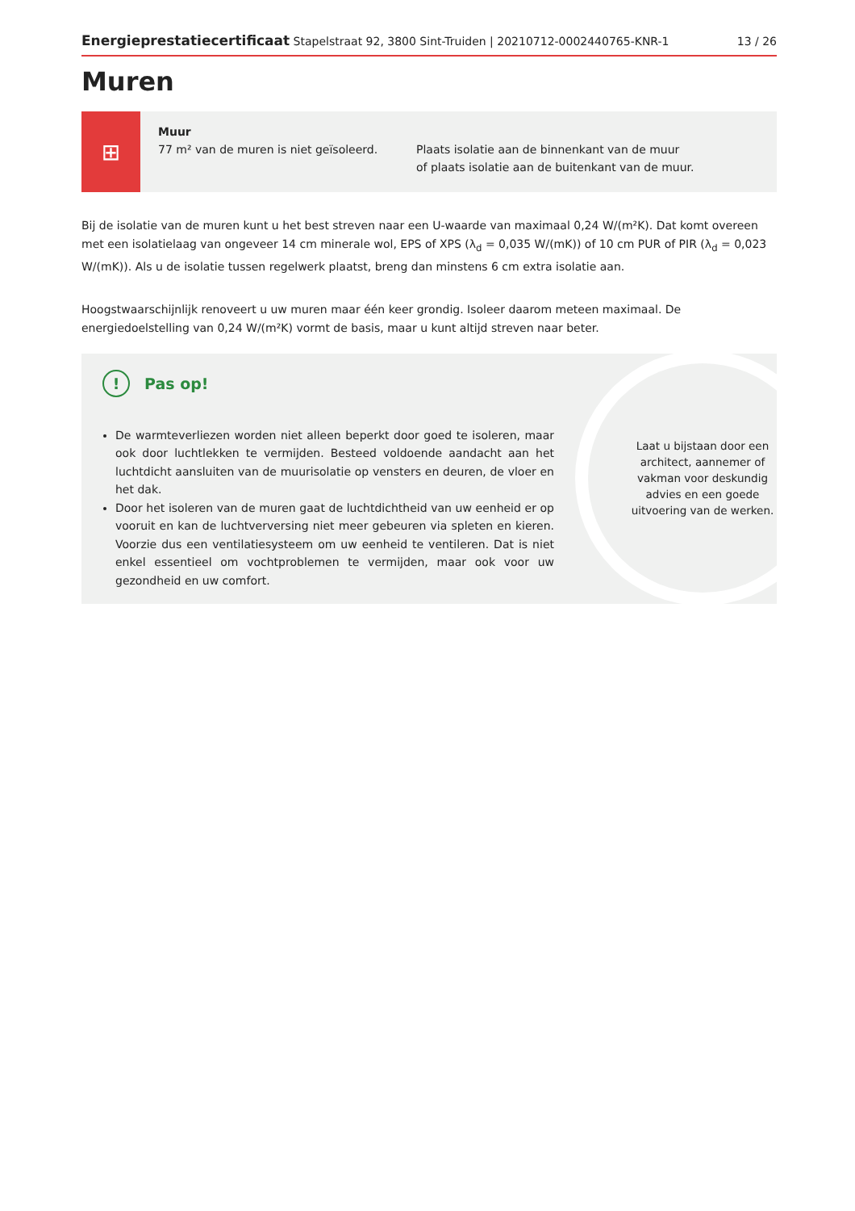Energieprestatiecertificaat Stapelstraat 92, 3800 Sint-Truiden | 20210712-0002440765-KNR-1 13 / 26
Muren
⊞
Muur
77 m² van de muren is niet geïsoleerd.
Plaats isolatie aan de binnenkant van de muur
of plaats isolatie aan de buitenkant van de muur.
Bij de isolatie van de muren kunt u het best streven naar een U-waarde van maximaal 0,24 W/(m²K). Dat komt overeen met een isolatielaag van ongeveer 14 cm minerale wol, EPS of XPS (λ<sub>d</sub> = 0,035 W/(mK)) of 10 cm PUR of PIR (λ<sub>d</sub> = 0,023 W/(mK)). Als u de isolatie tussen regelwerk plaatst, breng dan minstens 6 cm extra isolatie aan.
Hoogstwaarschijnlijk renoveert u uw muren maar één keer grondig. Isoleer daarom meteen maximaal. De energiedoelstelling van 0,24 W/(m²K) vormt de basis, maar u kunt altijd streven naar beter.
! Pas op!
De warmteverliezen worden niet alleen beperkt door goed te isoleren, maar ook door luchtlekken te vermijden. Besteed voldoende aandacht aan het luchtdicht aansluiten van de muurisolatie op vensters en deuren, de vloer en het dak.
Door het isoleren van de muren gaat de luchtdichtheid van uw eenheid er op vooruit en kan de luchtverversing niet meer gebeuren via spleten en kieren. Voorzie dus een ventilatiesysteem om uw eenheid te ventileren. Dat is niet enkel essentieel om vochtproblemen te vermijden, maar ook voor uw gezondheid en uw comfort.
Laat u bijstaan door een architect, aannemer of vakman voor deskundig advies en een goede uitvoering van de werken.